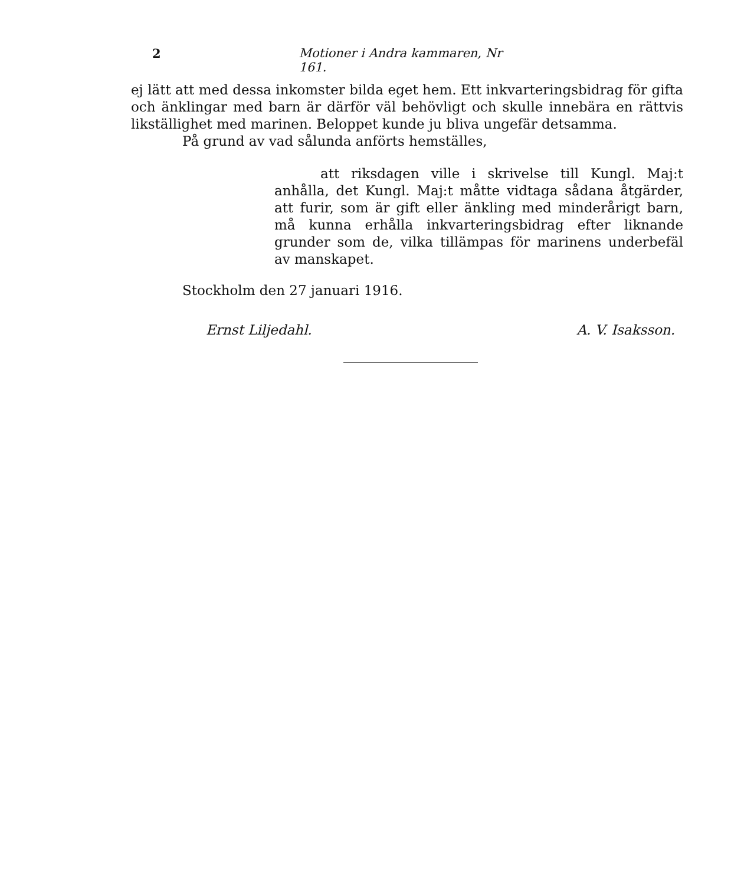2 Motioner i Andra kammaren, Nr 161.
ej lätt att med dessa inkomster bilda eget hem. Ett inkvarteringsbidrag för gifta och änklingar med barn är därför väl behövligt och skulle innebära en rättvis likställighet med marinen. Beloppet kunde ju bliva ungefär detsamma.
På grund av vad sålunda anförts hemställes,
att riksdagen ville i skrivelse till Kungl. Maj:t anhålla, det Kungl. Maj:t måtte vidtaga sådana åtgärder, att furir, som är gift eller änkling med minderårigt barn, må kunna erhålla inkvarteringsbidrag efter liknande grunder som de, vilka tillämpas för marinens underbefäl av manskapet.
Stockholm den 27 januari 1916.
Ernst Liljedahl. A. V. Isaksson.